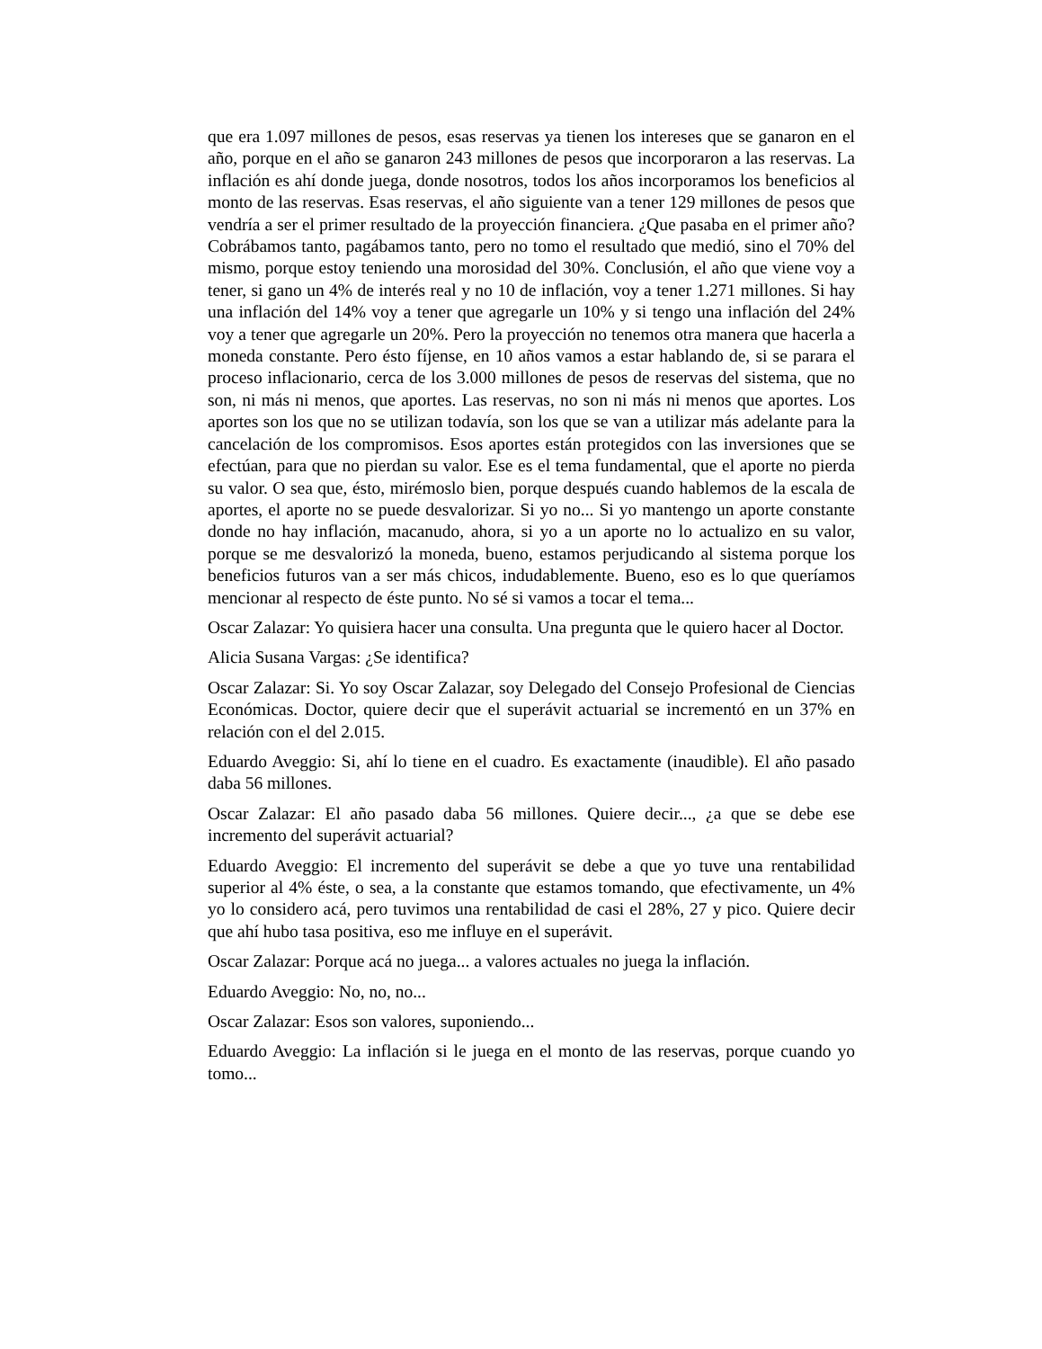que era 1.097 millones de pesos, esas reservas ya tienen los intereses que se ganaron en el año, porque en el año se ganaron 243 millones de pesos que incorporaron a las reservas. La inflación es ahí donde juega, donde nosotros, todos los años incorporamos los beneficios al monto de las reservas. Esas reservas, el año siguiente van a tener 129 millones de pesos que vendría a ser el primer resultado de la proyección financiera. ¿Que pasaba en el primer año? Cobrábamos tanto, pagábamos tanto, pero no tomo el resultado que medió, sino el 70% del mismo, porque estoy teniendo una morosidad del 30%. Conclusión, el año que viene voy a tener, si gano un 4% de interés real y no 10 de inflación, voy a tener 1.271 millones. Si hay una inflación del 14% voy a tener que agregarle un 10% y si tengo una inflación del 24% voy a tener que agregarle un 20%. Pero la proyección no tenemos otra manera que hacerla a moneda constante. Pero ésto fíjense, en 10 años vamos a estar hablando de, si se parara el proceso inflacionario, cerca de los 3.000 millones de pesos de reservas del sistema, que no son, ni más ni menos, que aportes. Las reservas, no son ni más ni menos que aportes. Los aportes son los que no se utilizan todavía, son los que se van a utilizar más adelante para la cancelación de los compromisos. Esos aportes están protegidos con las inversiones que se efectúan, para que no pierdan su valor. Ese es el tema fundamental, que el aporte no pierda su valor. O sea que, ésto, mirémoslo bien, porque después cuando hablemos de la escala de aportes, el aporte no se puede desvalorizar. Si yo no... Si yo mantengo un aporte constante donde no hay inflación, macanudo, ahora, si yo a un aporte no lo actualizo en su valor, porque se me desvalorizó la moneda, bueno, estamos perjudicando al sistema porque los beneficios futuros van a ser más chicos, indudablemente. Bueno, eso es lo que queríamos mencionar al respecto de éste punto. No sé si vamos a tocar el tema...
Oscar Zalazar: Yo quisiera hacer una consulta. Una pregunta que le quiero hacer al Doctor.
Alicia Susana Vargas: ¿Se identifica?
Oscar Zalazar: Si. Yo soy Oscar Zalazar, soy Delegado del Consejo Profesional de Ciencias Económicas. Doctor, quiere decir que el superávit actuarial se incrementó en un 37% en relación con el del 2.015.
Eduardo Aveggio: Si, ahí lo tiene en el cuadro. Es exactamente (inaudible). El año pasado daba 56 millones.
Oscar Zalazar: El año pasado daba 56 millones. Quiere decir..., ¿a que se debe ese incremento del superávit actuarial?
Eduardo Aveggio: El incremento del superávit se debe a que yo tuve una rentabilidad superior al 4% éste, o sea, a la constante que estamos tomando, que efectivamente, un 4% yo lo considero acá, pero tuvimos una rentabilidad de casi el 28%, 27 y pico. Quiere decir que ahí hubo tasa positiva, eso me influye en el superávit.
Oscar Zalazar: Porque acá no juega... a valores actuales no juega la inflación.
Eduardo Aveggio: No, no, no...
Oscar Zalazar: Esos son valores, suponiendo...
Eduardo Aveggio: La inflación si le juega en el monto de las reservas, porque cuando yo tomo...